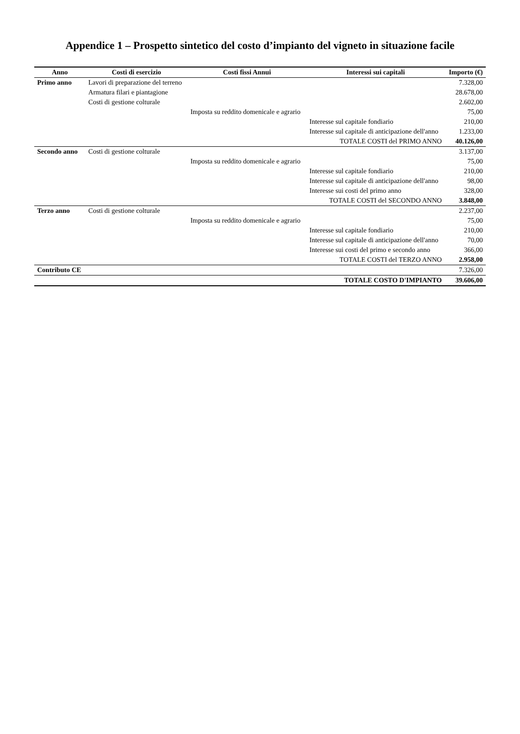Appendice 1 – Prospetto sintetico del costo d’impianto del vigneto in situazione facile
| Anno | Costi di esercizio | Costi fissi Annui | Interessi sui capitali | Importo (€) |
| --- | --- | --- | --- | --- |
| Primo anno | Lavori di preparazione del terreno | | | 7.328,00 |
| | Armatura filari e piantagione | | | 28.678,00 |
| | Costi di gestione colturale | | | 2.602,00 |
| | | Imposta su reddito domenicale e agrario | | 75,00 |
| | | | Interesse sul capitale fondiario | 210,00 |
| | | | Interesse sul capitale di anticipazione dell'anno | 1.233,00 |
| | | | TOTALE COSTI del PRIMO ANNO | 40.126,00 |
| Secondo anno | Costi di gestione colturale | | | 3.137,00 |
| | | Imposta su reddito domenicale e agrario | | 75,00 |
| | | | Interesse sul capitale fondiario | 210,00 |
| | | | Interesse sul capitale di anticipazione dell'anno | 98,00 |
| | | | Interesse sui costi del primo anno | 328,00 |
| | | | TOTALE COSTI del SECONDO ANNO | 3.848,00 |
| Terzo anno | Costi di gestione colturale | | | 2.237,00 |
| | | Imposta su reddito domenicale e agrario | | 75,00 |
| | | | Interesse sul capitale fondiario | 210,00 |
| | | | Interesse sul capitale di anticipazione dell'anno | 70,00 |
| | | | Interesse sui costi del primo e secondo anno | 366,00 |
| | | | TOTALE COSTI del TERZO ANNO | 2.958,00 |
| Contributo CE | | | | 7.326,00 |
| | | | TOTALE COSTO D'IMPIANTO | 39.606,00 |